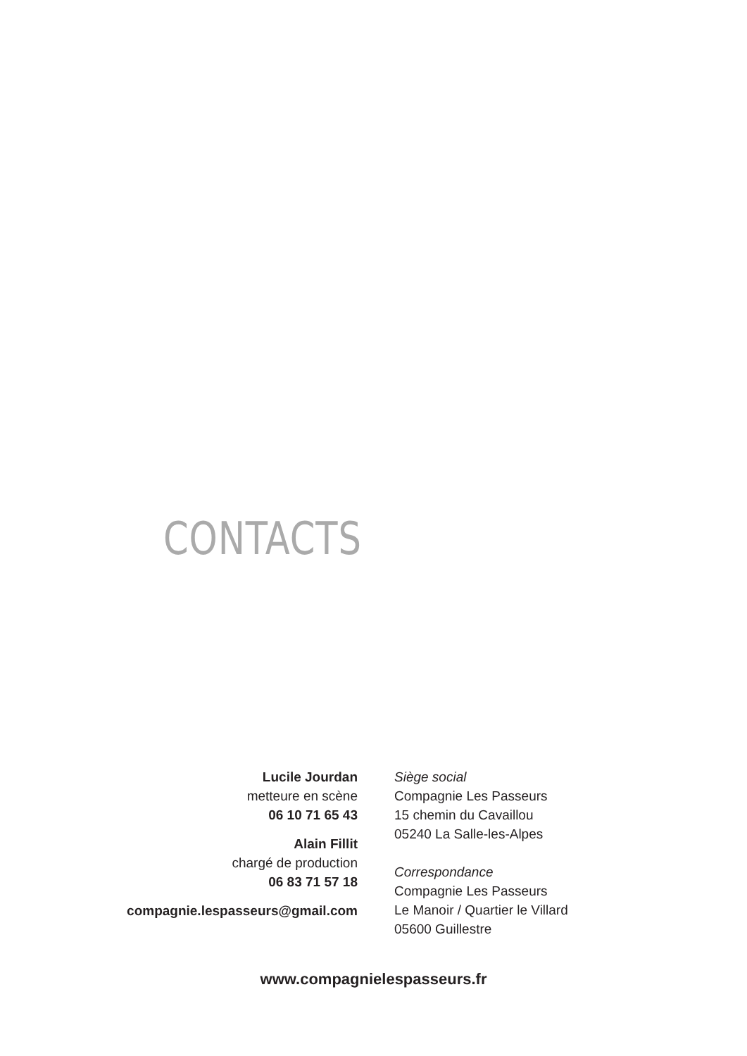CONTACTS
Lucile Jourdan
metteure en scène
06 10 71 65 43
Alain Fillit
chargé de production
06 83 71 57 18
compagnie.lespasseurs@gmail.com
Siège social
Compagnie Les Passeurs
15 chemin du Cavaillou
05240 La Salle-les-Alpes
Correspondance
Compagnie Les Passeurs
Le Manoir / Quartier le Villard
05600 Guillestre
www.compagnielespasseurs.fr